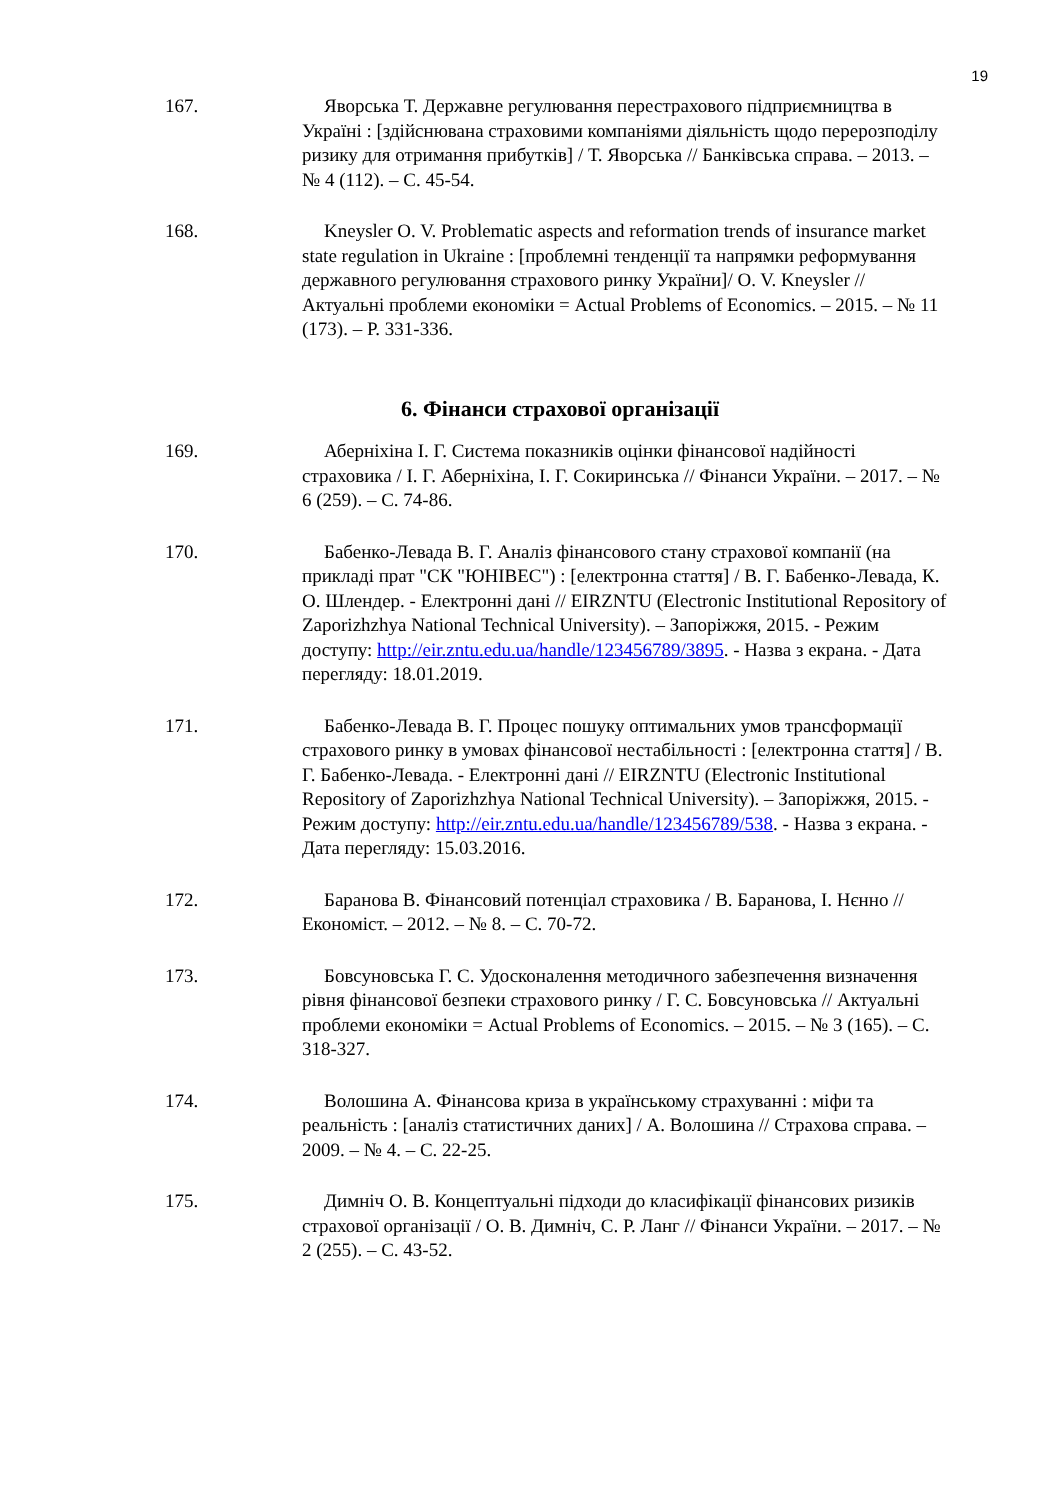19
167. Яворська Т. Державне регулювання перестрахового підприємництва в Україні : [здійснювана страховими компаніями діяльність щодо перерозподілу ризику для отримання прибутків] / Т. Яворська // Банківська справа. – 2013. – № 4 (112). – С. 45-54.
168. Kneysler O. V. Problematic aspects and reformation trends of insurance market state regulation in Ukraine : [проблемні тенденції та напрямки реформування державного регулювання страхового ринку України]/ O. V. Kneysler // Актуальні проблеми економіки = Actual Problems of Economics. – 2015. – № 11 (173). – P. 331-336.
6. Фінанси страхової організації
169. Аберніхіна І. Г. Система показників оцінки фінансової надійності страховика / І. Г. Аберніхіна, І. Г. Сокиринська // Фінанси України. – 2017. – № 6 (259). – С. 74-86.
170. Бабенко-Левада В. Г. Аналіз фінансового стану страхової компанії (на прикладі прат "СК "ЮНІВЕС") : [електронна стаття] / В. Г. Бабенко-Левада, К. О. Шлендер. - Електронні дані // EIRZNTU (Electronic Institutional Repository of Zaporizhzhya National Technical University). – Запоріжжя, 2015. - Режим доступу: http://eir.zntu.edu.ua/handle/123456789/3895. - Назва з екрана. - Дата перегляду: 18.01.2019.
171. Бабенко-Левада В. Г. Процес пошуку оптимальних умов трансформації страхового ринку в умовах фінансової нестабільності : [електронна стаття] / В. Г. Бабенко-Левада. - Електронні дані // EIRZNTU (Electronic Institutional Repository of Zaporizhzhya National Technical University). – Запоріжжя, 2015. - Режим доступу: http://eir.zntu.edu.ua/handle/123456789/538. - Назва з екрана. - Дата перегляду: 15.03.2016.
172. Баранова В. Фінансовий потенціал страховика / В. Баранова, І. Нєнно // Економіст. – 2012. – № 8. – С. 70-72.
173. Бовсуновська Г. С. Удосконалення методичного забезпечення визначення рівня фінансової безпеки страхового ринку / Г. С. Бовсуновська // Актуальні проблеми економіки = Actual Problems of Economics. – 2015. – № 3 (165). – С. 318-327.
174. Волошина А. Фінансова криза в українському страхуванні : міфи та реальність : [аналіз статистичних даних] / А. Волошина // Страхова справа. – 2009. – № 4. – С. 22-25.
175. Димніч О. В. Концептуальні підходи до класифікації фінансових ризиків страхової організації / О. В. Димніч, С. Р. Ланг // Фінанси України. – 2017. – № 2 (255). – С. 43-52.